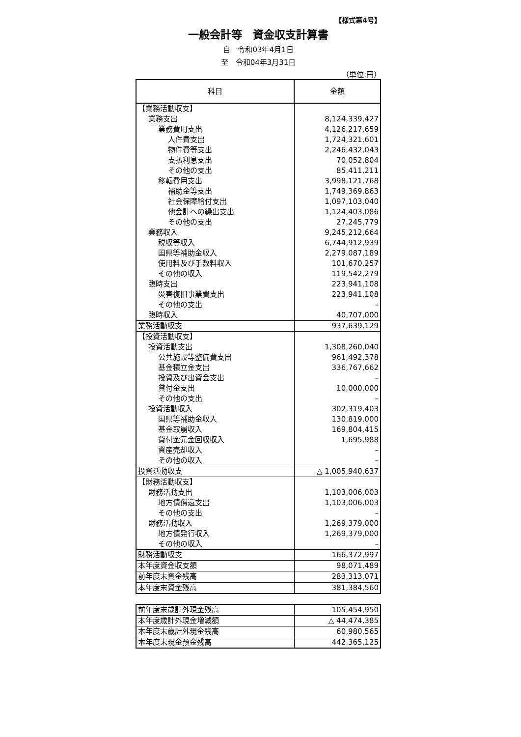【様式第4号】
一般会計等　資金収支計算書
自　令和03年4月1日
至　令和04年3月31日
（単位:円）
| 科目 | 金額 |
| --- | --- |
| 【業務活動収支】 | |
| 業務支出 | 8,124,339,427 |
| 業務費用支出 | 4,126,217,659 |
| 人件費支出 | 1,724,321,601 |
| 物件費等支出 | 2,246,432,043 |
| 支払利息支出 | 70,052,804 |
| その他の支出 | 85,411,211 |
| 移転費用支出 | 3,998,121,768 |
| 補助金等支出 | 1,749,369,863 |
| 社会保障給付支出 | 1,097,103,040 |
| 他会計への繰出支出 | 1,124,403,086 |
| その他の支出 | 27,245,779 |
| 業務収入 | 9,245,212,664 |
| 税収等収入 | 6,744,912,939 |
| 国県等補助金収入 | 2,279,087,189 |
| 使用料及び手数料収入 | 101,670,257 |
| その他の収入 | 119,542,279 |
| 臨時支出 | 223,941,108 |
| 災害復旧事業費支出 | 223,941,108 |
| その他の支出 | – |
| 臨時収入 | 40,707,000 |
| 業務活動収支 | 937,639,129 |
| 【投資活動収支】 | |
| 投資活動支出 | 1,308,260,040 |
| 公共施設等整備費支出 | 961,492,378 |
| 基金積立金支出 | 336,767,662 |
| 投資及び出資金支出 | – |
| 貸付金支出 | 10,000,000 |
| その他の支出 | – |
| 投資活動収入 | 302,319,403 |
| 国県等補助金収入 | 130,819,000 |
| 基金取崩収入 | 169,804,415 |
| 貸付金元金回収収入 | 1,695,988 |
| 資産売却収入 | – |
| その他の収入 | – |
| 投資活動収支 | △ 1,005,940,637 |
| 【財務活動収支】 | |
| 財務活動支出 | 1,103,006,003 |
| 地方債償還支出 | 1,103,006,003 |
| その他の支出 | – |
| 財務活動収入 | 1,269,379,000 |
| 地方債発行収入 | 1,269,379,000 |
| その他の収入 | – |
| 財務活動収支 | 166,372,997 |
| 本年度資金収支額 | 98,071,489 |
| 前年度末資金残高 | 283,313,071 |
| 本年度末資金残高 | 381,384,560 |
| 前年度末歳計外現金残高 | 105,454,950 |
| 本年度歳計外現金増減額 | △ 44,474,385 |
| 本年度末歳計外現金残高 | 60,980,565 |
| 本年度末現金預金残高 | 442,365,125 |